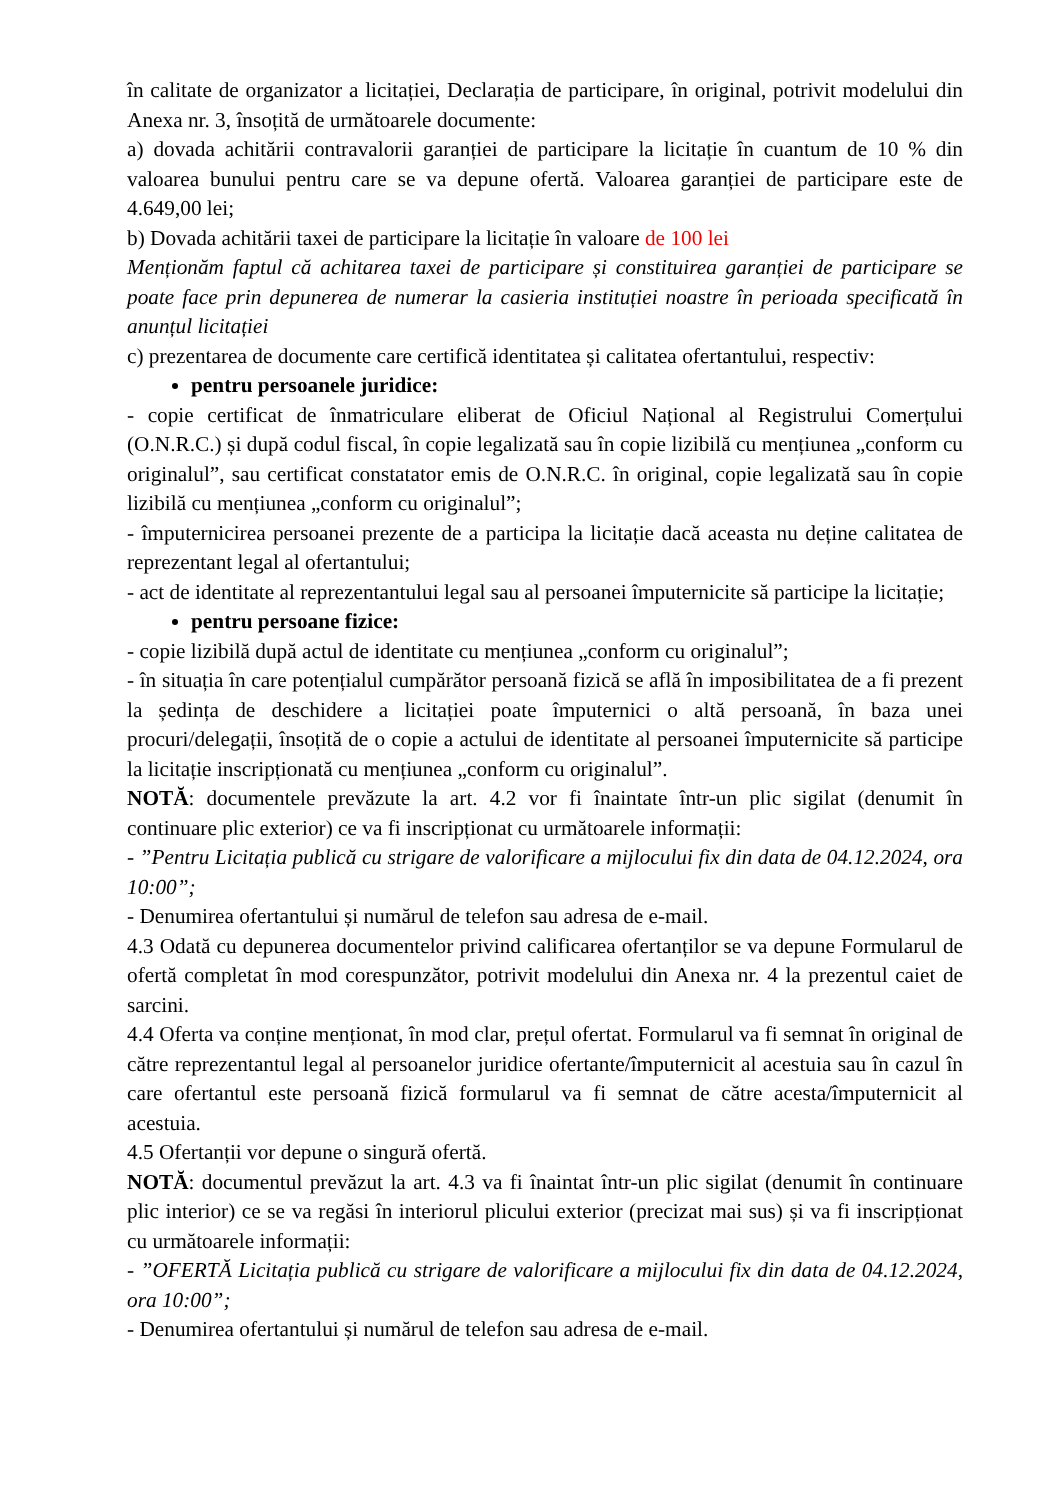în calitate de organizator a licitației, Declarația de participare, în original, potrivit modelului din Anexa nr. 3, însoțită de următoarele documente:
a) dovada achitării contravalorii garanției de participare la licitație în cuantum de 10 % din valoarea bunului pentru care se va depune ofertă. Valoarea garanției de participare este de 4.649,00 lei;
b) Dovada achitării taxei de participare la licitație în valoare de 100 lei
Menționăm faptul că achitarea taxei de participare și constituirea garanției de participare se poate face prin depunerea de numerar la casieria instituției noastre în perioada specificată în anunțul licitației
c) prezentarea de documente care certifică identitatea și calitatea ofertantului, respectiv:
pentru persoanele juridice:
- copie certificat de înmatriculare eliberat de Oficiul Național al Registrului Comerțului (O.N.R.C.) și după codul fiscal, în copie legalizată sau în copie lizibilă cu mențiunea „conform cu originalul”, sau certificat constatator emis de O.N.R.C. în original, copie legalizată sau în copie lizibilă cu mențiunea „conform cu originalul”;
- împuternicirea persoanei prezente de a participa la licitație dacă aceasta nu deține calitatea de reprezentant legal al ofertantului;
- act de identitate al reprezentantului legal sau al persoanei împuternicite să participe la licitație;
pentru persoane fizice:
- copie lizibilă după actul de identitate cu mențiunea „conform cu originalul”;
- în situația în care potențialul cumpărător persoană fizică se află în imposibilitatea de a fi prezent la ședința de deschidere a licitației poate împuternici o altă persoană, în baza unei procuri/delegații, însoțită de o copie a actului de identitate al persoanei împuternicite să participe la licitație inscripționată cu mențiunea „conform cu originalul”.
NOTĂ: documentele prevăzute la art. 4.2 vor fi înaintate într-un plic sigilat (denumit în continuare plic exterior) ce va fi inscripționat cu următoarele informații:
- ”Pentru Licitația publică cu strigare de valorificare a mijlocului fix din data de 04.12.2024, ora 10:00”;
- Denumirea ofertantului și numărul de telefon sau adresa de e-mail.
4.3 Odată cu depunerea documentelor privind calificarea ofertanților se va depune Formularul de ofertă completat în mod corespunzător, potrivit modelului din Anexa nr. 4 la prezentul caiet de sarcini.
4.4 Oferta va conține menționat, în mod clar, prețul ofertat. Formularul va fi semnat în original de către reprezentantul legal al persoanelor juridice ofertante/împuternicit al acestuia sau în cazul în care ofertantul este persoană fizică formularul va fi semnat de către acesta/împuternicit al acestuia.
4.5 Ofertanții vor depune o singură ofertă.
NOTĂ: documentul prevăzut la art. 4.3 va fi înaintat într-un plic sigilat (denumit în continuare plic interior) ce se va regăsi în interiorul plicului exterior (precizat mai sus) și va fi inscripționat cu următoarele informații:
- ”OFERTĂ Licitația publică cu strigare de valorificare a mijlocului fix din data de 04.12.2024, ora 10:00”;
- Denumirea ofertantului și numărul de telefon sau adresa de e-mail.